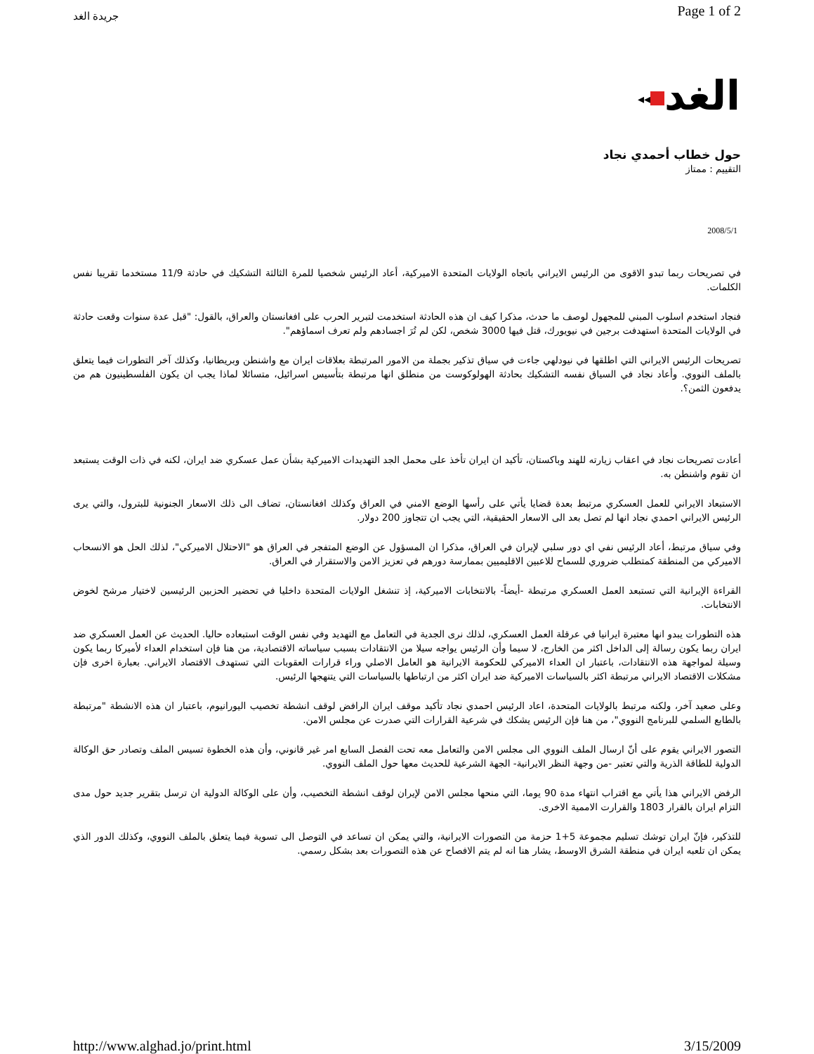جريدة الغد
Page 1 of 2
◂◂ الغد
حول خطاب أحمدي نجاد
التقييم : ممتاز
2008/5/1
في تصريحات ربما تبدو الاقوى من الرئيس الايراني باتجاه الولايات المتحدة الاميركية، أعاد الرئيس شخصيا للمرة الثالثة التشكيك في حادثة 11/9 مستخدما تقريبا نفس الكلمات.
فنجاد استخدم اسلوب المبني للمجهول لوصف ما حدث، مذكرا كيف ان هذه الحادثة استخدمت لتبرير الحرب على افغانستان والعراق، بالقول: "قبل عدة سنوات وقعت حادثة في الولايات المتحدة استهدفت برجين في نيويورك، قتل فيها 3000 شخص، لكن لم تُرَ اجسادهم ولم تعرف اسماؤهم".
تصريحات الرئيس الايراني التي اطلقها في نيودلهي جاءت في سياق تذكير بجملة من الامور المرتبطة بعلاقات ايران مع واشنطن وبريطانيا، وكذلك آخر التطورات فيما يتعلق بالملف النووي. وأعاد نجاد في السياق نفسه التشكيك بحادثة الهولوكوست من منطلق انها مرتبطة بتأسيس اسرائيل، متسائلا لماذا يجب ان يكون الفلسطينيون هم من يدفعون الثمن؟.
أعادت تصريحات نجاد في اعقاب زيارته للهند وباكستان، تأكيد ان ايران تأخذ على محمل الجد التهديدات الاميركية بشأن عمل عسكري ضد ايران، لكنه في ذات الوقت يستبعد ان تقوم واشنطن به.
الاستبعاد الايراني للعمل العسكري مرتبط بعدة قضايا يأتي على رأسها الوضع الامني في العراق وكذلك افغانستان، تضاف الى ذلك الاسعار الجنونية للبترول، والتي يرى الرئيس الايراني احمدي نجاد انها لم تصل بعد الى الاسعار الحقيقية، التي يجب ان تتجاوز 200 دولار.
وفي سياق مرتبط، أعاد الرئيس نفي اي دور سلبي لإيران في العراق، مذكرا ان المسؤول عن الوضع المتفجر في العراق هو "الاحتلال الاميركي"، لذلك الحل هو الانسحاب الاميركي من المنطقة كمتطلب ضروري للسماح للاعبين الاقليميين بممارسة دورهم في تعزيز الامن والاستقرار في العراق.
القراءة الإيرانية التي تستبعد العمل العسكري مرتبطة -أيضاً- بالانتخابات الاميركية، إذ تنشغل الولايات المتحدة داخليا في تحضير الحزبين الرئيسين لاختيار مرشح لخوض الانتخابات.
هذه التطورات يبدو انها معتبرة ايرانيا في عرقلة العمل العسكري، لذلك نرى الجدية في التعامل مع التهديد وفي نفس الوقت استبعاده حاليا. الحديث عن العمل العسكري ضد ايران ربما يكون رسالة إلى الداخل اكثر من الخارج، لا سيما وأن الرئيس يواجه سيلا من الانتقادات بسبب سياساته الاقتصادية، من هنا فإن استخدام العداء لأميركا ربما يكون وسيلة لمواجهة هذه الانتقادات، باعتبار ان العداء الاميركي للحكومة الايرانية هو العامل الاصلي وراء قرارات العقوبات التي تستهدف الاقتصاد الايراني. بعبارة اخرى فإن مشكلات الاقتصاد الايراني مرتبطة اكثر بالسياسات الاميركية ضد ايران اكثر من ارتباطها بالسياسات التي يتنهجها الرئيس.
وعلى صعيد آخر، ولكنه مرتبط بالولايات المتحدة، اعاد الرئيس احمدي نجاد تأكيد موقف ايران الرافض لوقف انشطة تخصيب اليورانيوم، باعتبار ان هذه الانشطة "مرتبطة بالطابع السلمي للبرنامج النووي"، من هنا فإن الرئيس يشكك في شرعية القرارات التي صدرت عن مجلس الامن.
التصور الايراني يقوم على أنّ ارسال الملف النووي الى مجلس الامن والتعامل معه تحت الفصل السابع امر غير قانوني، وأن هذه الخطوة تسيس الملف وتصادر حق الوكالة الدولية للطاقة الذرية والتي تعتبر -من وجهة النظر الايرانية- الجهة الشرعية للحديث معها حول الملف النووي.
الرفض الايراني هذا يأتي مع اقتراب انتهاء مدة 90 يوما، التي منحها مجلس الامن لإيران لوقف انشطة التخصيب، وأن على الوكالة الدولية ان ترسل بتقرير جديد حول مدى التزام ايران بالقرار 1803 والقرارت الاممية الاخرى.
للتذكير، فإنّ ايران توشك تسليم مجموعة 5+1 حزمة من التصورات الايرانية، والتي يمكن ان تساعد في التوصل الى تسوية فيما يتعلق بالملف النووي، وكذلك الدور الذي يمكن ان تلعبه ايران في منطقة الشرق الاوسط، يشار هنا انه لم يتم الافصاح عن هذه التصورات بعد بشكل رسمي.
http://www.alghad.jo/print.html 3/15/2009